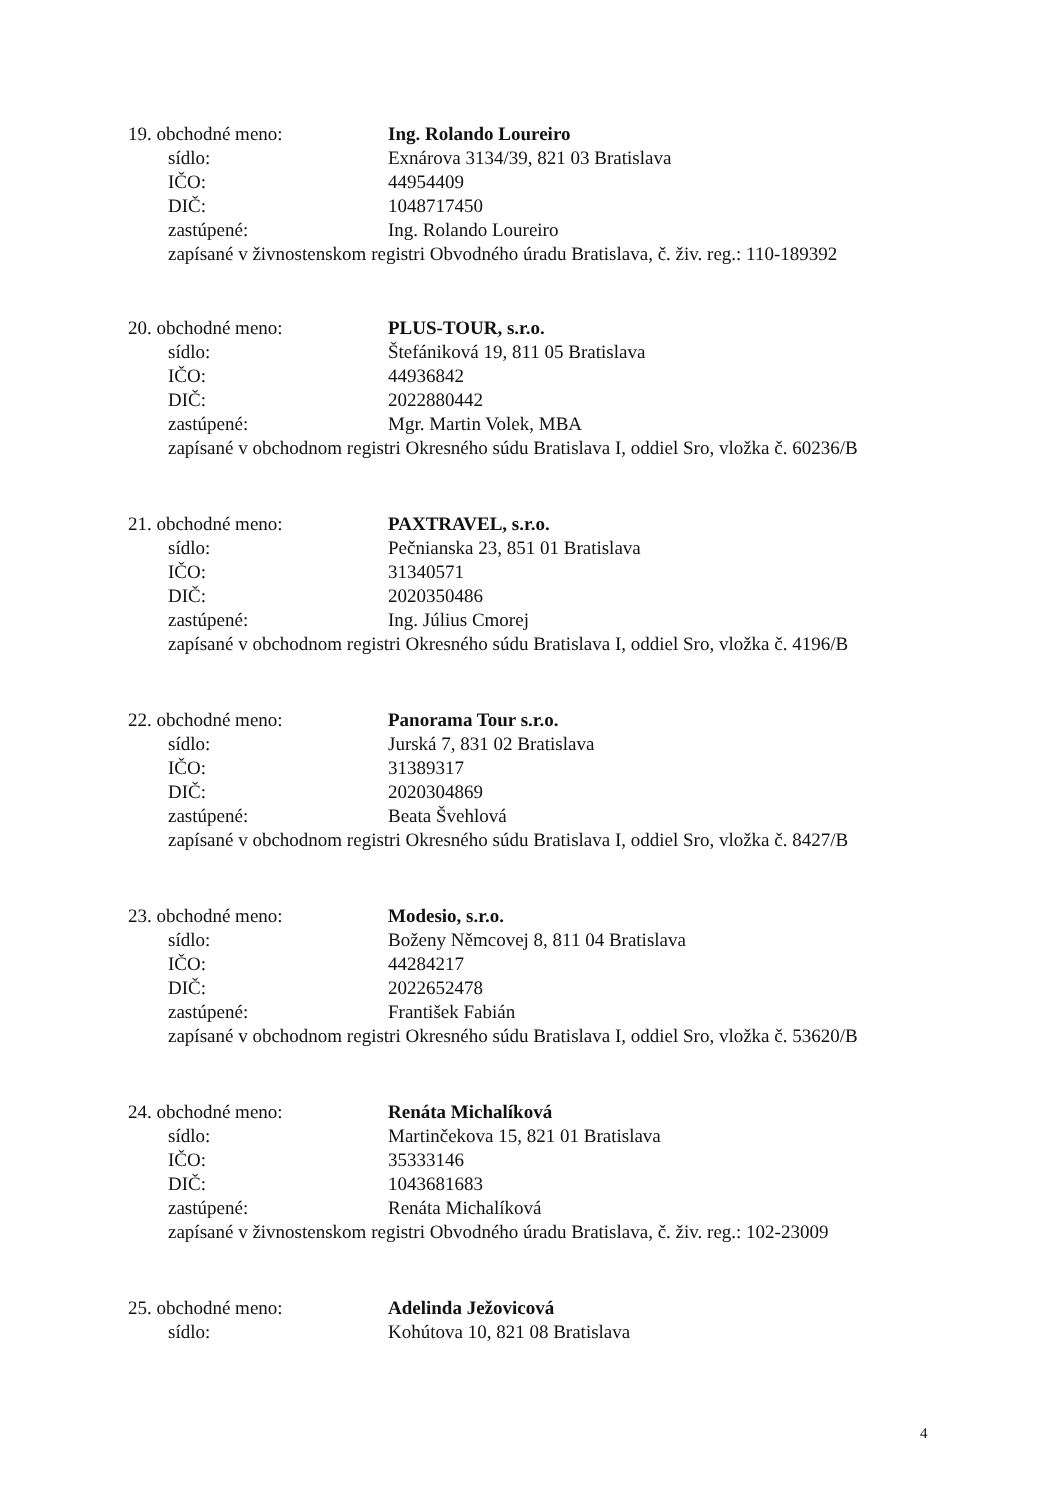19. obchodné meno: Ing. Rolando Loureiro
sídlo: Exnárova 3134/39, 821 03 Bratislava
IČO: 44954409
DIČ: 1048717450
zastúpené: Ing. Rolando Loureiro
zapísané v živnostenskom registri Obvodného úradu Bratislava, č. živ. reg.: 110-189392
20. obchodné meno: PLUS-TOUR, s.r.o.
sídlo: Štefániková 19, 811 05 Bratislava
IČO: 44936842
DIČ: 2022880442
zastúpené: Mgr. Martin Volek, MBA
zapísané v obchodnom registri Okresného súdu Bratislava I, oddiel Sro, vložka č. 60236/B
21. obchodné meno: PAXTRAVEL, s.r.o.
sídlo: Pečnianska 23, 851 01 Bratislava
IČO: 31340571
DIČ: 2020350486
zastúpené: Ing. Július Cmorej
zapísané v obchodnom registri Okresného súdu Bratislava I, oddiel Sro, vložka č. 4196/B
22. obchodné meno: Panorama Tour s.r.o.
sídlo: Jurská 7, 831 02 Bratislava
IČO: 31389317
DIČ: 2020304869
zastúpené: Beata Švehlová
zapísané v obchodnom registri Okresného súdu Bratislava I, oddiel Sro, vložka č. 8427/B
23. obchodné meno: Modesio, s.r.o.
sídlo: Boženy Němcovej 8, 811 04 Bratislava
IČO: 44284217
DIČ: 2022652478
zastúpené: František Fabián
zapísané v obchodnom registri Okresného súdu Bratislava I, oddiel Sro, vložka č. 53620/B
24. obchodné meno: Renáta Michalíková
sídlo: Martinčekova 15, 821 01 Bratislava
IČO: 35333146
DIČ: 1043681683
zastúpené: Renáta Michalíková
zapísané v živnostenskom registri Obvodného úradu Bratislava, č. živ. reg.: 102-23009
25. obchodné meno: Adelinda Ježovicová
sídlo: Kohútova 10, 821 08 Bratislava
4